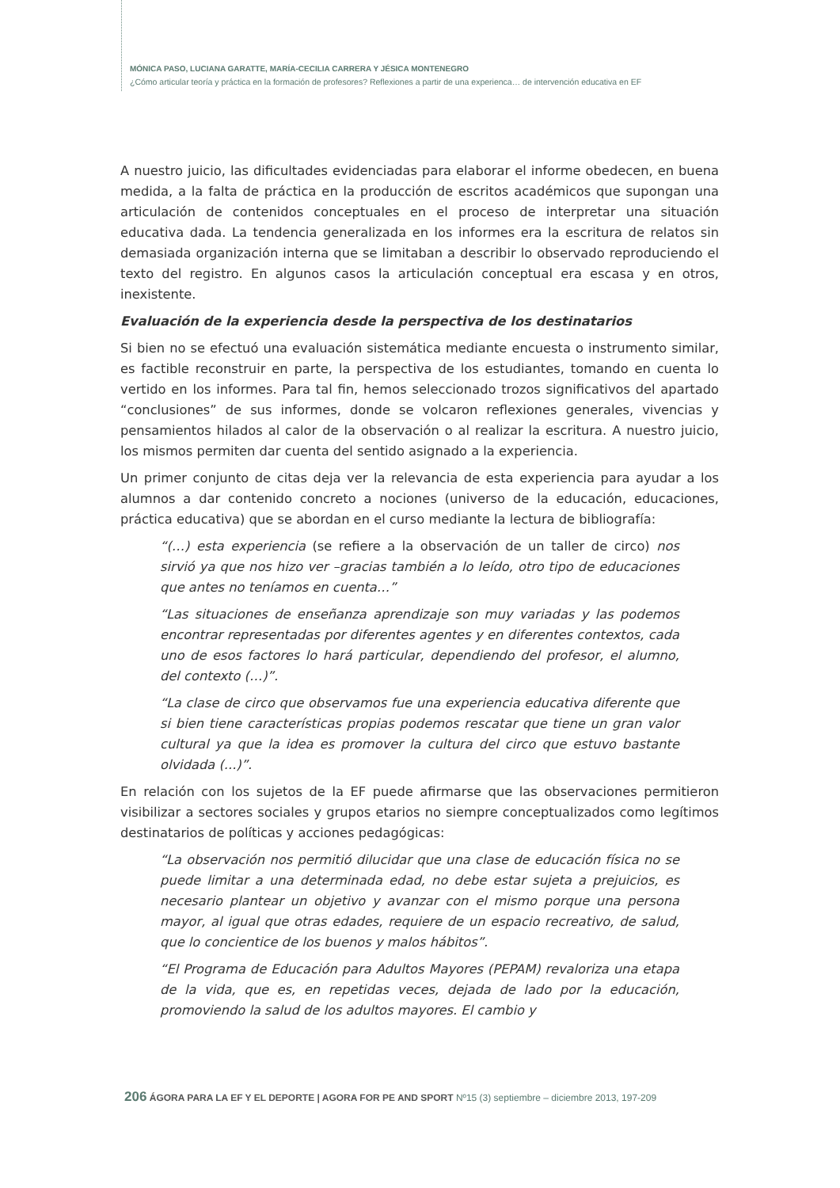MÓNICA PASO, LUCIANA GARATTE, MARÍA-CECILIA CARRERA Y JÉSICA MONTENEGRO
¿Cómo articular teoría y práctica en la formación de profesores? Reflexiones a partir de una experienca… de intervención educativa en EF
A nuestro juicio, las dificultades evidenciadas para elaborar el informe obedecen, en buena medida, a la falta de práctica en la producción de escritos académicos que supongan una articulación de contenidos conceptuales en el proceso de interpretar una situación educativa dada. La tendencia generalizada en los informes era la escritura de relatos sin demasiada organización interna que se limitaban a describir lo observado reproduciendo el texto del registro. En algunos casos la articulación conceptual era escasa y en otros, inexistente.
Evaluación de la experiencia desde la perspectiva de los destinatarios
Si bien no se efectuó una evaluación sistemática mediante encuesta o instrumento similar, es factible reconstruir en parte, la perspectiva de los estudiantes, tomando en cuenta lo vertido en los informes. Para tal fin, hemos seleccionado trozos significativos del apartado “conclusiones” de sus informes, donde se volcaron reflexiones generales, vivencias y pensamientos hilados al calor de la observación o al realizar la escritura. A nuestro juicio, los mismos permiten dar cuenta del sentido asignado a la experiencia.
Un primer conjunto de citas deja ver la relevancia de esta experiencia para ayudar a los alumnos a dar contenido concreto a nociones (universo de la educación, educaciones, práctica educativa) que se abordan en el curso mediante la lectura de bibliografía:
“(…) esta experiencia (se refiere a la observación de un taller de circo) nos sirvió ya que nos hizo ver –gracias también a lo leído, otro tipo de educaciones que antes no teníamos en cuenta…”
“Las situaciones de enseñanza aprendizaje son muy variadas y las podemos encontrar representadas por diferentes agentes y en diferentes contextos, cada uno de esos factores lo hará particular, dependiendo del profesor, el alumno, del contexto (…)”.
“La clase de circo que observamos fue una experiencia educativa diferente que si bien tiene características propias podemos rescatar que tiene un gran valor cultural ya que la idea es promover la cultura del circo que estuvo bastante olvidada (...)”.
En relación con los sujetos de la EF puede afirmarse que las observaciones permitieron visibilizar a sectores sociales y grupos etarios no siempre conceptualizados como legítimos destinatarios de políticas y acciones pedagógicas:
“La observación nos permitió dilucidar que una clase de educación física no se puede limitar a una determinada edad, no debe estar sujeta a prejuicios, es necesario plantear un objetivo y avanzar con el mismo porque una persona mayor, al igual que otras edades, requiere de un espacio recreativo, de salud, que lo concientice de los buenos y malos hábitos”.
“El Programa de Educación para Adultos Mayores (PEPAM) revaloriza una etapa de la vida, que es, en repetidas veces, dejada de lado por la educación, promoviendo la salud de los adultos mayores. El cambio y
206 ÁGORA PARA LA EF Y EL DEPORTE | AGORA FOR PE AND SPORT Nº15 (3) septiembre – diciembre 2013, 197-209